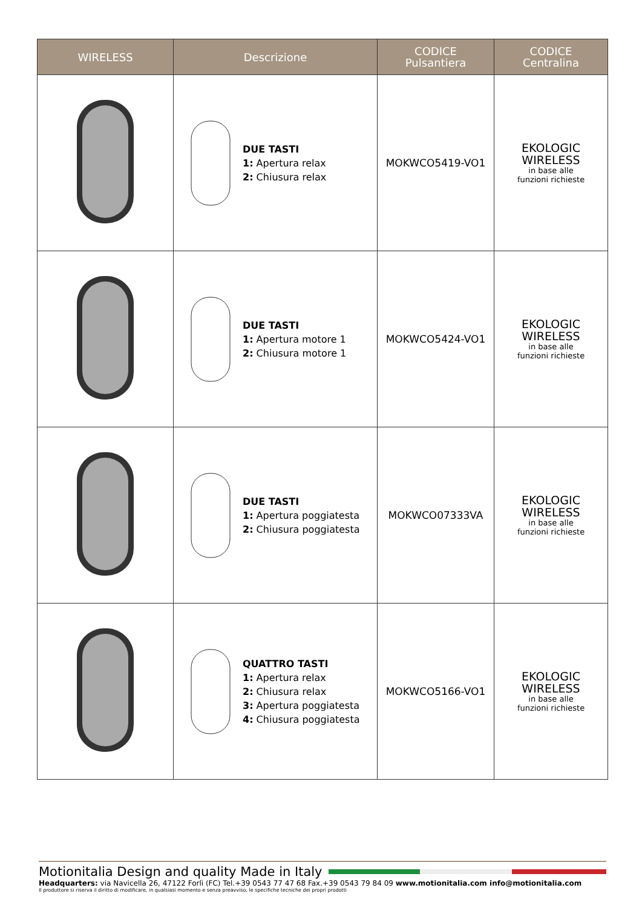| WIRELESS | Descrizione | CODICE Pulsantiera | CODICE Centralina |
| --- | --- | --- | --- |
| | DUE TASTI 1: Apertura relax 2: Chiusura relax | MOKWCO5419-VO1 | EKOLOGIC WIRELESS in base alle funzioni richieste |
| | DUE TASTI 1: Apertura motore 1 2: Chiusura motore 1 | MOKWCO5424-VO1 | EKOLOGIC WIRELESS in base alle funzioni richieste |
| | DUE TASTI 1: Apertura poggiatesta 2: Chiusura poggiatesta | MOKWCO07333VA | EKOLOGIC WIRELESS in base alle funzioni richieste |
| | QUATTRO TASTI 1: Apertura relax 2: Chiusura relax 3: Apertura poggiatesta 4: Chiusura poggiatesta | MOKWCO5166-VO1 | EKOLOGIC WIRELESS in base alle funzioni richieste |
Motionitalia Design and quality Made in Italy
Headquarters: via Navicella 26, 47122 Forlì (FC) Tel.+39 0543 77 47 68 Fax.+39 0543 79 84 09 www.motionitalia.com info@motionitalia.com
Il produttore si riserva il diritto di modificare, in qualsiasi momento e senza preavviso, le specifiche tecniche dei propri prodotti